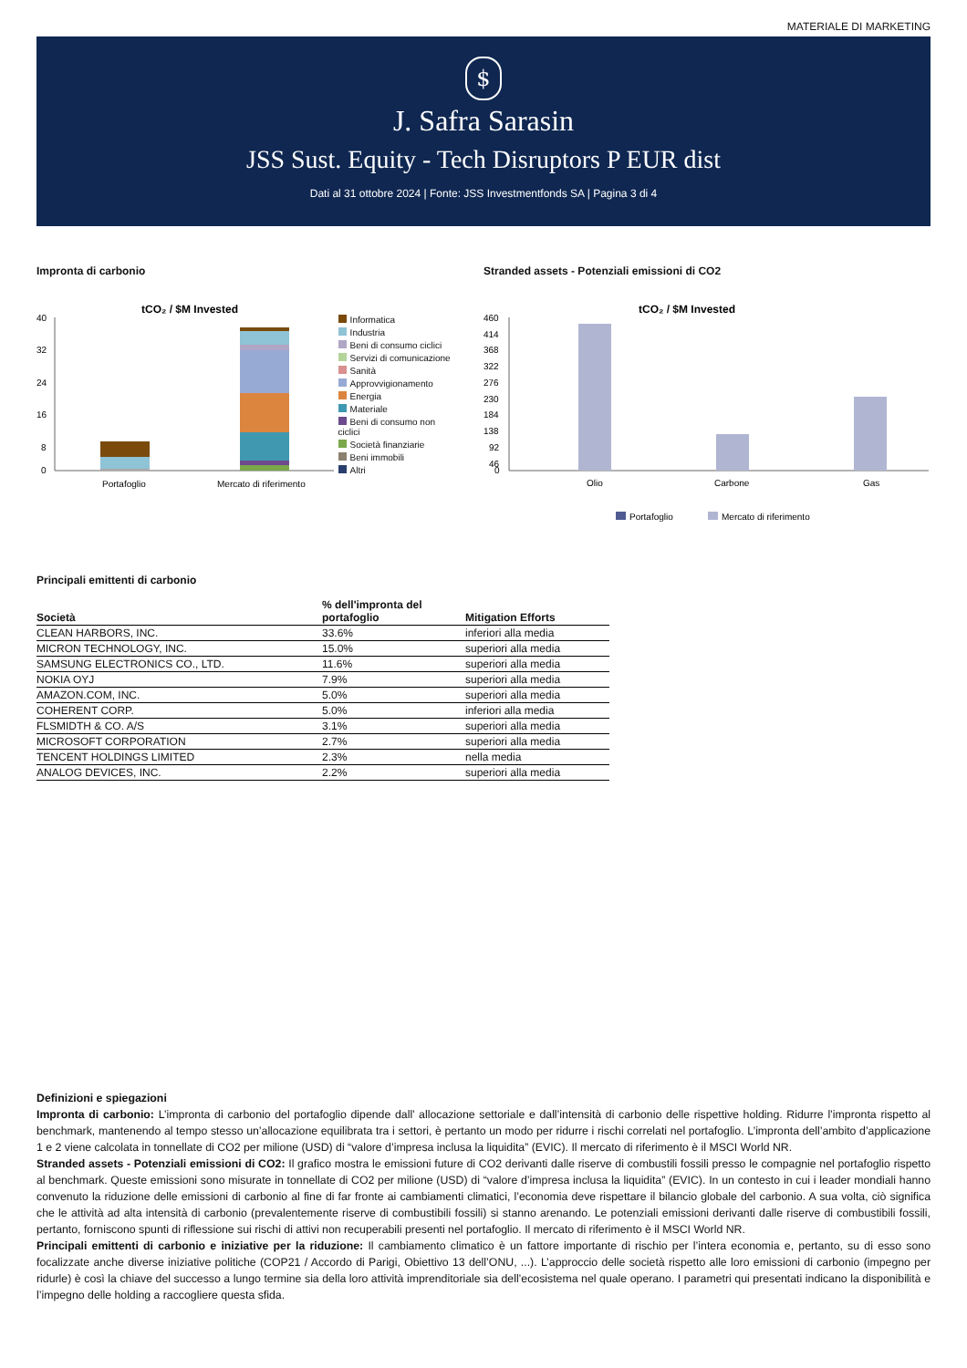MATERIALE DI MARKETING
$
J. Safra Sarasin
JSS Sust. Equity - Tech Disruptors P EUR dist
Dati al 31 ottobre 2024 | Fonte: JSS Investmentfonds SA | Pagina 3 di 4
Impronta di carbonio
tCO₂ / $M Invested
40
32
24
16
8
0
Portafoglio
Mercato di riferimento
Informatica
Industria
Beni di consumo ciclici
Servizi di comunicazione
Sanità
Approvvigionamento
Energia
Materiale
Beni di consumo non ciclici
Società finanziarie
Beni immobili
Altri
Stranded assets - Potenziali emissioni di CO2
tCO₂ / $M Invested
460
414
368
322
276
230
184
138
92
46
0
Olio
Carbone
Gas
Portafoglio
Mercato di riferimento
Principali emittenti di carbonio
| Società | % dell'impronta del portafoglio | Mitigation Efforts |
| --- | --- | --- |
| CLEAN HARBORS, INC. | 33.6% | inferiori alla media |
| MICRON TECHNOLOGY, INC. | 15.0% | superiori alla media |
| SAMSUNG ELECTRONICS CO., LTD. | 11.6% | superiori alla media |
| NOKIA OYJ | 7.9% | superiori alla media |
| AMAZON.COM, INC. | 5.0% | superiori alla media |
| COHERENT CORP. | 5.0% | inferiori alla media |
| FLSMIDTH & CO. A/S | 3.1% | superiori alla media |
| MICROSOFT CORPORATION | 2.7% | superiori alla media |
| TENCENT HOLDINGS LIMITED | 2.3% | nella media |
| ANALOG DEVICES, INC. | 2.2% | superiori alla media |
Definizioni e spiegazioni
Impronta di carbonio: L’impronta di carbonio del portafoglio dipende dall’ allocazione settoriale e dall’intensità di carbonio delle rispettive holding. Ridurre l’impronta rispetto al benchmark, mantenendo al tempo stesso un’allocazione equilibrata tra i settori, è pertanto un modo per ridurre i rischi correlati nel portafoglio. L’impronta dell’ambito d’applicazione 1 e 2 viene calcolata in tonnellate di CO2 per milione (USD) di “valore d’impresa inclusa la liquidita” (EVIC). Il mercato di riferimento è il MSCI World NR.
Stranded assets - Potenziali emissioni di CO2: Il grafico mostra le emissioni future di CO2 derivanti dalle riserve di combustili fossili presso le compagnie nel portafoglio rispetto al benchmark. Queste emissioni sono misurate in tonnellate di CO2 per milione (USD) di “valore d’impresa inclusa la liquidita” (EVIC). In un contesto in cui i leader mondiali hanno convenuto la riduzione delle emissioni di carbonio al fine di far fronte ai cambiamenti climatici, l’economia deve rispettare il bilancio globale del carbonio. A sua volta, ciò significa che le attività ad alta intensità di carbonio (prevalentemente riserve di combustibili fossili) si stanno arenando. Le potenziali emissioni derivanti dalle riserve di combustibili fossili, pertanto, forniscono spunti di riflessione sui rischi di attivi non recuperabili presenti nel portafoglio. Il mercato di riferimento è il MSCI World NR.
Principali emittenti di carbonio e iniziative per la riduzione: Il cambiamento climatico è un fattore importante di rischio per l’intera economia e, pertanto, su di esso sono focalizzate anche diverse iniziative politiche (COP21 / Accordo di Parigi, Obiettivo 13 dell’ONU, ...). L’approccio delle società rispetto alle loro emissioni di carbonio (impegno per ridurle) è così la chiave del successo a lungo termine sia della loro attività imprenditoriale sia dell’ecosistema nel quale operano. I parametri qui presentati indicano la disponibilità e l’impegno delle holding a raccogliere questa sfida.